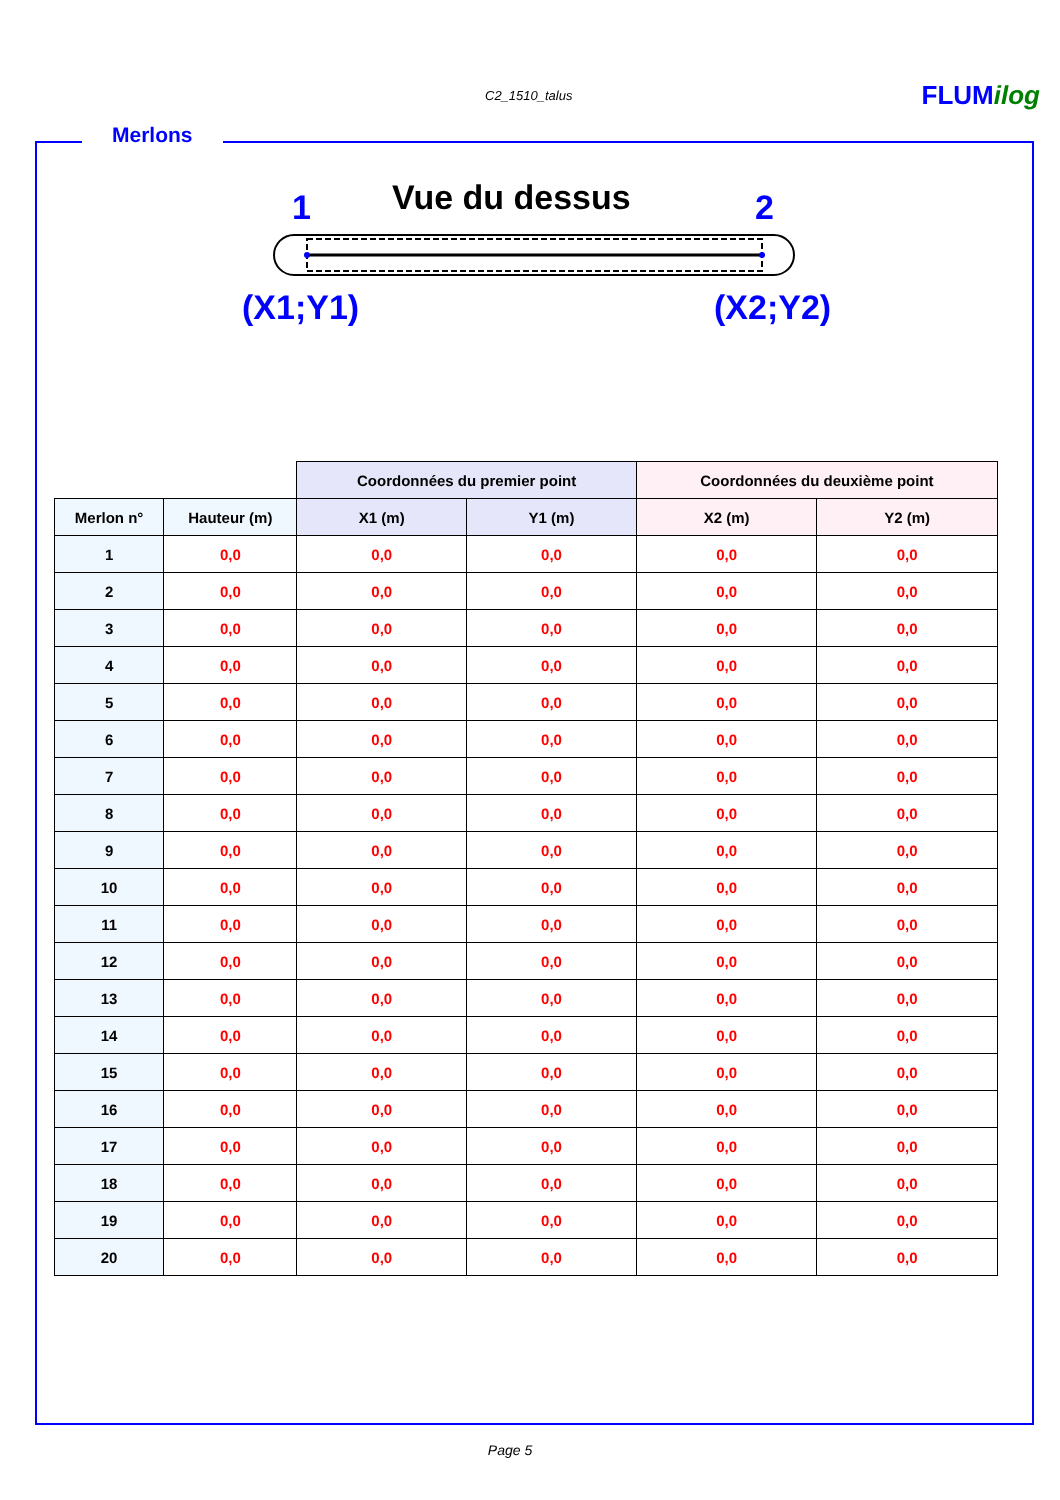C2_1510_talus FLUMilog
Merlons
Vue du dessus
1 2
(X1;Y1) (X2;Y2)
| | | Coordonnées du premier point | | Coordonnées du deuxième point | |
| Merlon n° | Hauteur (m) | X1 (m) | Y1 (m) | X2 (m) | Y2 (m) |
| 1 | 0,0 | 0,0 | 0,0 | 0,0 | 0,0 |
| 2 | 0,0 | 0,0 | 0,0 | 0,0 | 0,0 |
| 3 | 0,0 | 0,0 | 0,0 | 0,0 | 0,0 |
| 4 | 0,0 | 0,0 | 0,0 | 0,0 | 0,0 |
| 5 | 0,0 | 0,0 | 0,0 | 0,0 | 0,0 |
| 6 | 0,0 | 0,0 | 0,0 | 0,0 | 0,0 |
| 7 | 0,0 | 0,0 | 0,0 | 0,0 | 0,0 |
| 8 | 0,0 | 0,0 | 0,0 | 0,0 | 0,0 |
| 9 | 0,0 | 0,0 | 0,0 | 0,0 | 0,0 |
| 10 | 0,0 | 0,0 | 0,0 | 0,0 | 0,0 |
| 11 | 0,0 | 0,0 | 0,0 | 0,0 | 0,0 |
| 12 | 0,0 | 0,0 | 0,0 | 0,0 | 0,0 |
| 13 | 0,0 | 0,0 | 0,0 | 0,0 | 0,0 |
| 14 | 0,0 | 0,0 | 0,0 | 0,0 | 0,0 |
| 15 | 0,0 | 0,0 | 0,0 | 0,0 | 0,0 |
| 16 | 0,0 | 0,0 | 0,0 | 0,0 | 0,0 |
| 17 | 0,0 | 0,0 | 0,0 | 0,0 | 0,0 |
| 18 | 0,0 | 0,0 | 0,0 | 0,0 | 0,0 |
| 19 | 0,0 | 0,0 | 0,0 | 0,0 | 0,0 |
| 20 | 0,0 | 0,0 | 0,0 | 0,0 | 0,0 |
Page 5